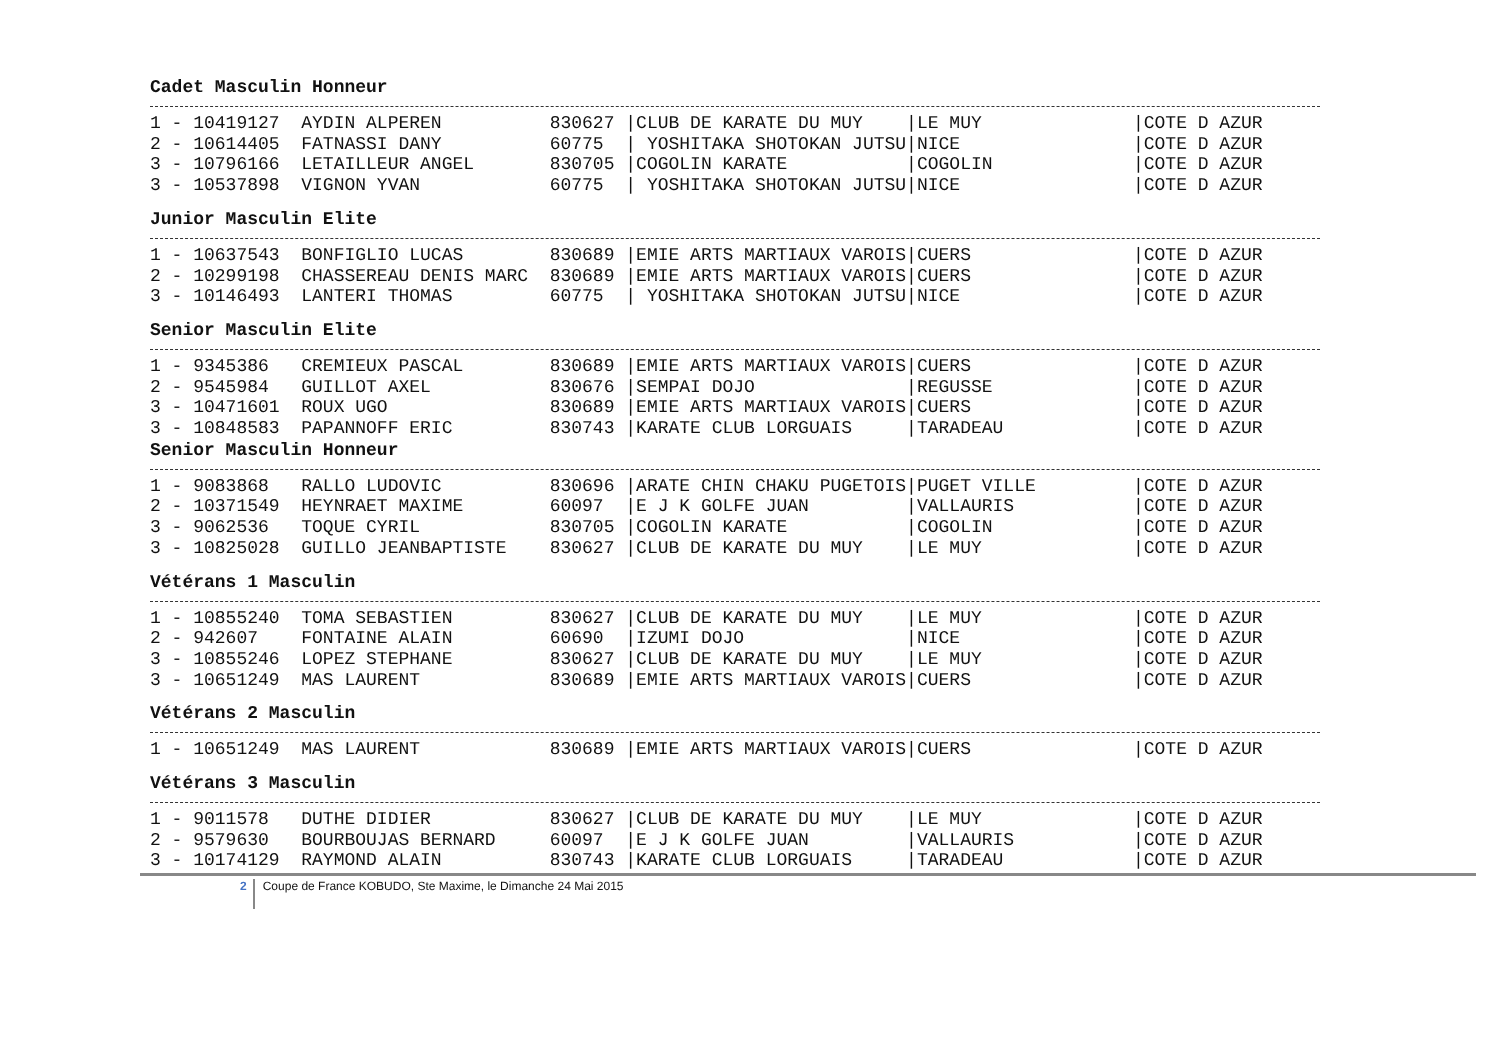Cadet Masculin Honneur
1 - 10419127  AYDIN ALPEREN          830627 |CLUB DE KARATE DU MUY    |LE MUY              |COTE D AZUR
2 - 10614405  FATNASSI DANY          60775  | YOSHITAKA SHOTOKAN JUTSU|NICE                |COTE D AZUR
3 - 10796166  LETAILLEUR ANGEL       830705 |COGOLIN KARATE           |COGOLIN             |COTE D AZUR
3 - 10537898  VIGNON YVAN            60775  | YOSHITAKA SHOTOKAN JUTSU|NICE                |COTE D AZUR
Junior Masculin Elite
1 - 10637543  BONFIGLIO LUCAS        830689 |EMIE ARTS MARTIAUX VAROIS|CUERS               |COTE D AZUR
2 - 10299198  CHASSEREAU DENIS MARC  830689 |EMIE ARTS MARTIAUX VAROIS|CUERS               |COTE D AZUR
3 - 10146493  LANTERI THOMAS         60775  | YOSHITAKA SHOTOKAN JUTSU|NICE                |COTE D AZUR
Senior Masculin Elite
1 - 9345386   CREMIEUX PASCAL        830689 |EMIE ARTS MARTIAUX VAROIS|CUERS               |COTE D AZUR
2 - 9545984   GUILLOT AXEL           830676 |SEMPAI DOJO              |REGUSSE             |COTE D AZUR
3 - 10471601  ROUX UGO               830689 |EMIE ARTS MARTIAUX VAROIS|CUERS               |COTE D AZUR
3 - 10848583  PAPANNOFF ERIC         830743 |KARATE CLUB LORGUAIS     |TARADEAU            |COTE D AZUR
Senior Masculin Honneur
1 - 9083868   RALLO LUDOVIC          830696 |ARATE CHIN CHAKU PUGETOIS|PUGET VILLE         |COTE D AZUR
2 - 10371549  HEYNRAET MAXIME        60097  |E J K GOLFE JUAN         |VALLAURIS           |COTE D AZUR
3 - 9062536   TOQUE CYRIL            830705 |COGOLIN KARATE           |COGOLIN             |COTE D AZUR
3 - 10825028  GUILLO JEANBAPTISTE    830627 |CLUB DE KARATE DU MUY    |LE MUY              |COTE D AZUR
Vétérans 1 Masculin
1 - 10855240  TOMA SEBASTIEN         830627 |CLUB DE KARATE DU MUY    |LE MUY              |COTE D AZUR
2 - 942607    FONTAINE ALAIN         60690  |IZUMI DOJO               |NICE                |COTE D AZUR
3 - 10855246  LOPEZ STEPHANE         830627 |CLUB DE KARATE DU MUY    |LE MUY              |COTE D AZUR
3 - 10651249  MAS LAURENT            830689 |EMIE ARTS MARTIAUX VAROIS|CUERS               |COTE D AZUR
Vétérans 2 Masculin
1 - 10651249  MAS LAURENT            830689 |EMIE ARTS MARTIAUX VAROIS|CUERS               |COTE D AZUR
Vétérans 3 Masculin
1 - 9011578   DUTHE DIDIER           830627 |CLUB DE KARATE DU MUY    |LE MUY              |COTE D AZUR
2 - 9579630   BOURBOUJAS BERNARD     60097  |E J K GOLFE JUAN         |VALLAURIS           |COTE D AZUR
3 - 10174129  RAYMOND ALAIN          830743 |KARATE CLUB LORGUAIS     |TARADEAU            |COTE D AZUR
2 Coupe de France KOBUDO, Ste Maxime, le Dimanche 24 Mai 2015